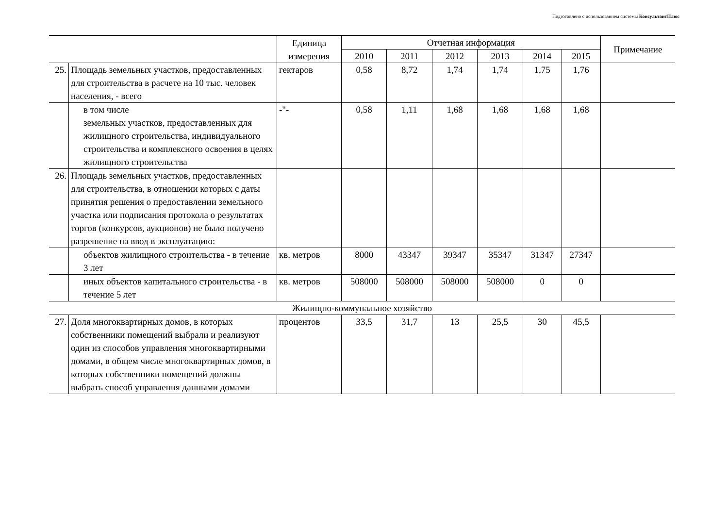Подготовлено с использованием системы КонсультантПлюс
| | | Единица измерения | Отчетная информация | | | | | | Примечание |
| --- | --- | --- | --- | --- | --- | --- | --- | --- | --- |
| | | | 2010 | 2011 | 2012 | 2013 | 2014 | 2015 | |
| 25. | Площадь земельных участков, предоставленных для строительства в расчете на 10 тыс. человек населения, - всего | гектаров | 0,58 | 8,72 | 1,74 | 1,74 | 1,75 | 1,76 | |
| | в том числе земельных участков, предоставленных для жилищного строительства, индивидуального строительства и комплексного освоения в целях жилищного строительства | -"- | 0,58 | 1,11 | 1,68 | 1,68 | 1,68 | 1,68 | |
| 26. | Площадь земельных участков, предоставленных для строительства, в отношении которых с даты принятия решения о предоставлении земельного участка или подписания протокола о результатах торгов (конкурсов, аукционов) не было получено разрешение на ввод в эксплуатацию: | | | | | | | | |
| | объектов жилищного строительства - в течение 3 лет | кв. метров | 8000 | 43347 | 39347 | 35347 | 31347 | 27347 | |
| | иных объектов капитального строительства - в течение 5 лет | кв. метров | 508000 | 508000 | 508000 | 508000 | 0 | 0 | |
| Жилищно-коммунальное хозяйство | | | | | | | | | |
| 27. | Доля многоквартирных домов, в которых собственники помещений выбрали и реализуют один из способов управления многоквартирными домами, в общем числе многоквартирных домов, в которых собственники помещений должны выбрать способ управления данными домами | процентов | 33,5 | 31,7 | 13 | 25,5 | 30 | 45,5 | |